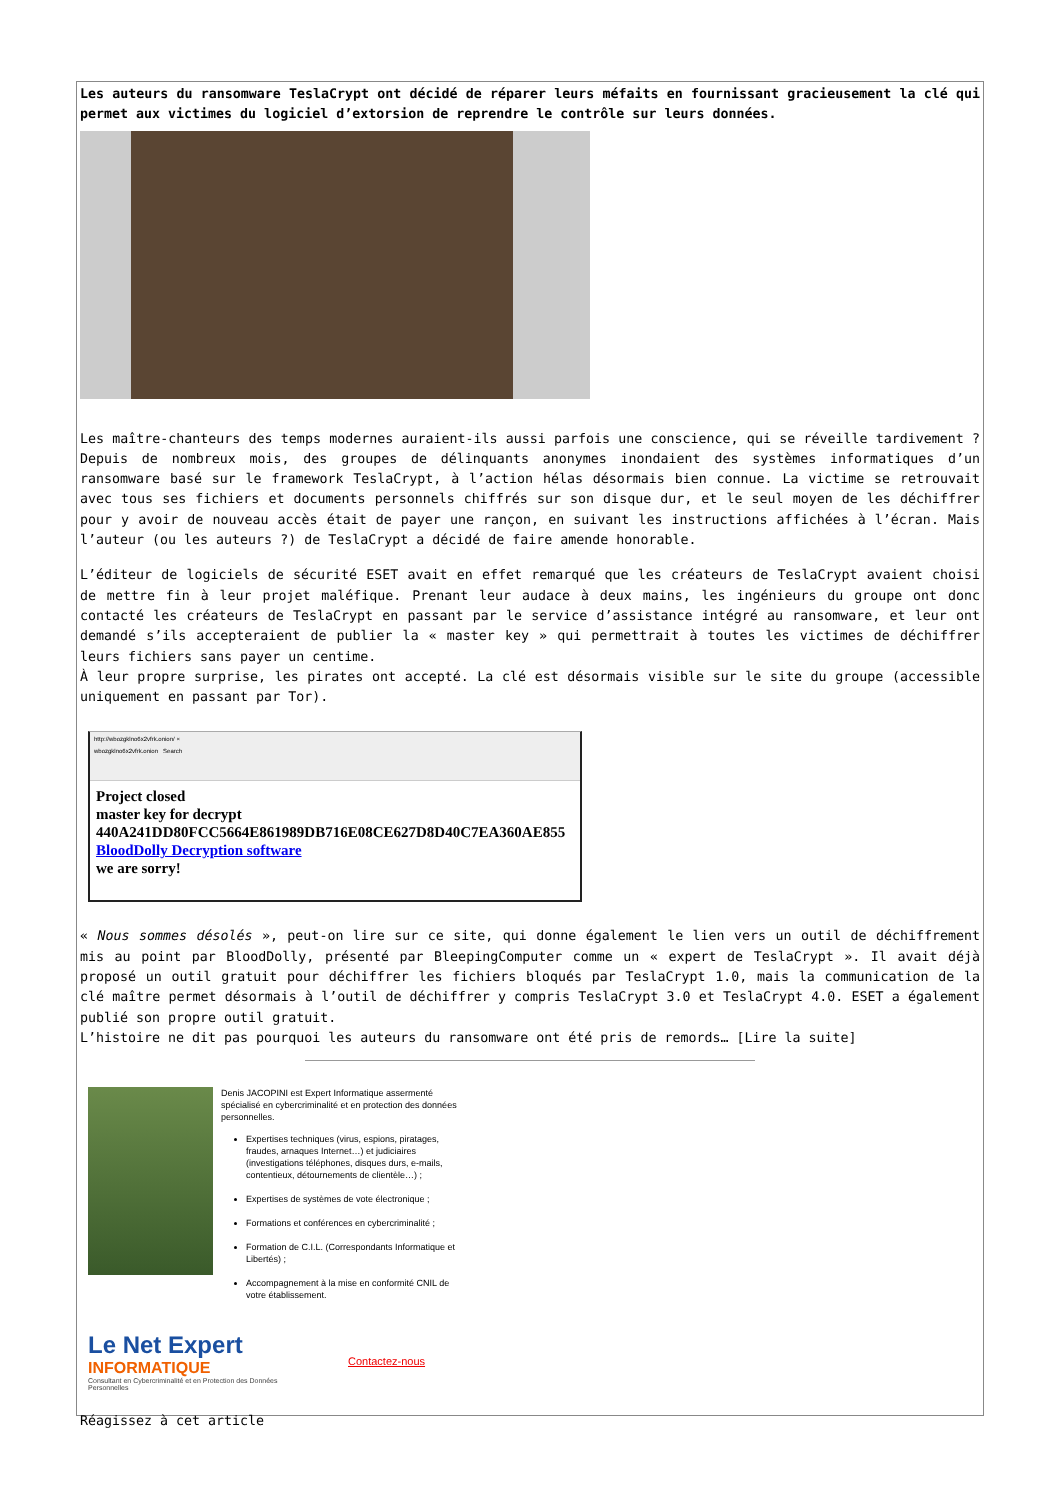Les auteurs du ransomware TeslaCrypt ont décidé de réparer leurs méfaits en fournissant gracieusement la clé qui permet aux victimes du logiciel d’extorsion de reprendre le contrôle sur leurs données.
Les maître-chanteurs des temps modernes auraient-ils aussi parfois une conscience, qui se réveille tardivement ? Depuis de nombreux mois, des groupes de délinquants anonymes inondaient des systèmes informatiques d’un ransomware basé sur le framework TeslaCrypt, à l’action hélas désormais bien connue. La victime se retrouvait avec tous ses fichiers et documents personnels chiffrés sur son disque dur, et le seul moyen de les déchiffrer pour y avoir de nouveau accès était de payer une rançon, en suivant les instructions affichées à l’écran. Mais l’auteur (ou les auteurs ?) de TeslaCrypt a décidé de faire amende honorable.
L’éditeur de logiciels de sécurité ESET avait en effet remarqué que les créateurs de TeslaCrypt avaient choisi de mettre fin à leur projet maléfique. Prenant leur audace à deux mains, les ingénieurs du groupe ont donc contacté les créateurs de TeslaCrypt en passant par le service d’assistance intégré au ransomware, et leur ont demandé s’ils accepteraient de publier la « master key » qui permettrait à toutes les victimes de déchiffrer leurs fichiers sans payer un centime.
À leur propre surprise, les pirates ont accepté. La clé est désormais visible sur le site du groupe (accessible uniquement en passant par Tor).
http://wbozgklno6x2vfrk.onion/ ×
wbozgklno6x2vfrk.onion Search
Project closed
master key for decrypt
440A241DD80FCC5664E861989DB716E08CE627D8D40C7EA360AE855
BloodDolly Decryption software
we are sorry!
« Nous sommes désolés », peut-on lire sur ce site, qui donne également le lien vers un outil de déchiffrement mis au point par BloodDolly, présenté par BleepingComputer comme un « expert de TeslaCrypt ». Il avait déjà proposé un outil gratuit pour déchiffrer les fichiers bloqués par TeslaCrypt 1.0, mais la communication de la clé maître permet désormais à l’outil de déchiffrer y compris TeslaCrypt 3.0 et TeslaCrypt 4.0. ESET a également publié son propre outil gratuit.
L’histoire ne dit pas pourquoi les auteurs du ransomware ont été pris de remords… [Lire la suite]
Denis JACOPINI est Expert Informatique assermenté spécialisé en cybercriminalité et en protection des données personnelles.
Expertises techniques (virus, espions, piratages, fraudes, arnaques Internet…) et judiciaires (investigations téléphones, disques durs, e-mails, contentieux, détournements de clientèle…) ;
Expertises de systèmes de vote électronique ;
Formations et conférences en cybercriminalité ;
Formation de C.I.L. (Correspondants Informatique et Libertés) ;
Accompagnement à la mise en conformité CNIL de votre établissement.
Le Net Expert
INFORMATIQUE
Consultant en Cybercriminalité et en Protection des Données Personnelles
Contactez-nous
Réagissez à cet article